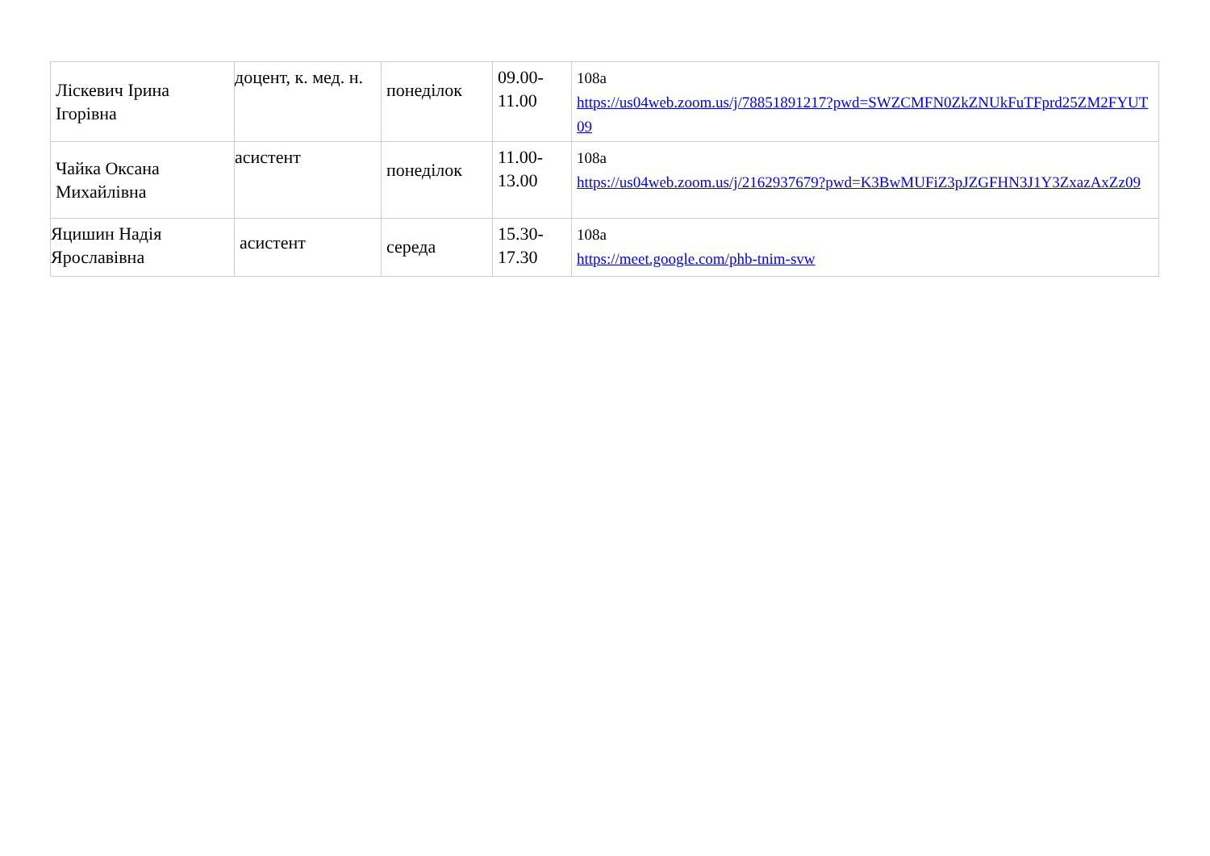| Ліскевич Ірина Ігорівна | доцент, к. мед. н. | понеділок | 09.00-11.00 | 108а https://us04web.zoom.us/j/78851891217?pwd=SWZCMFN0ZkZNUkFuTFprd25ZM2FYUT09 |
| Чайка Оксана Михайлівна | асистент | понеділок | 11.00-13.00 | 108а https://us04web.zoom.us/j/2162937679?pwd=K3BwMUFiZ3pJZGFHN3J1Y3ZxazAxZz09 |
| Яцишин Надія Ярославівна | асистент | середа | 15.30-17.30 | 108а https://meet.google.com/phb-tnim-svw |